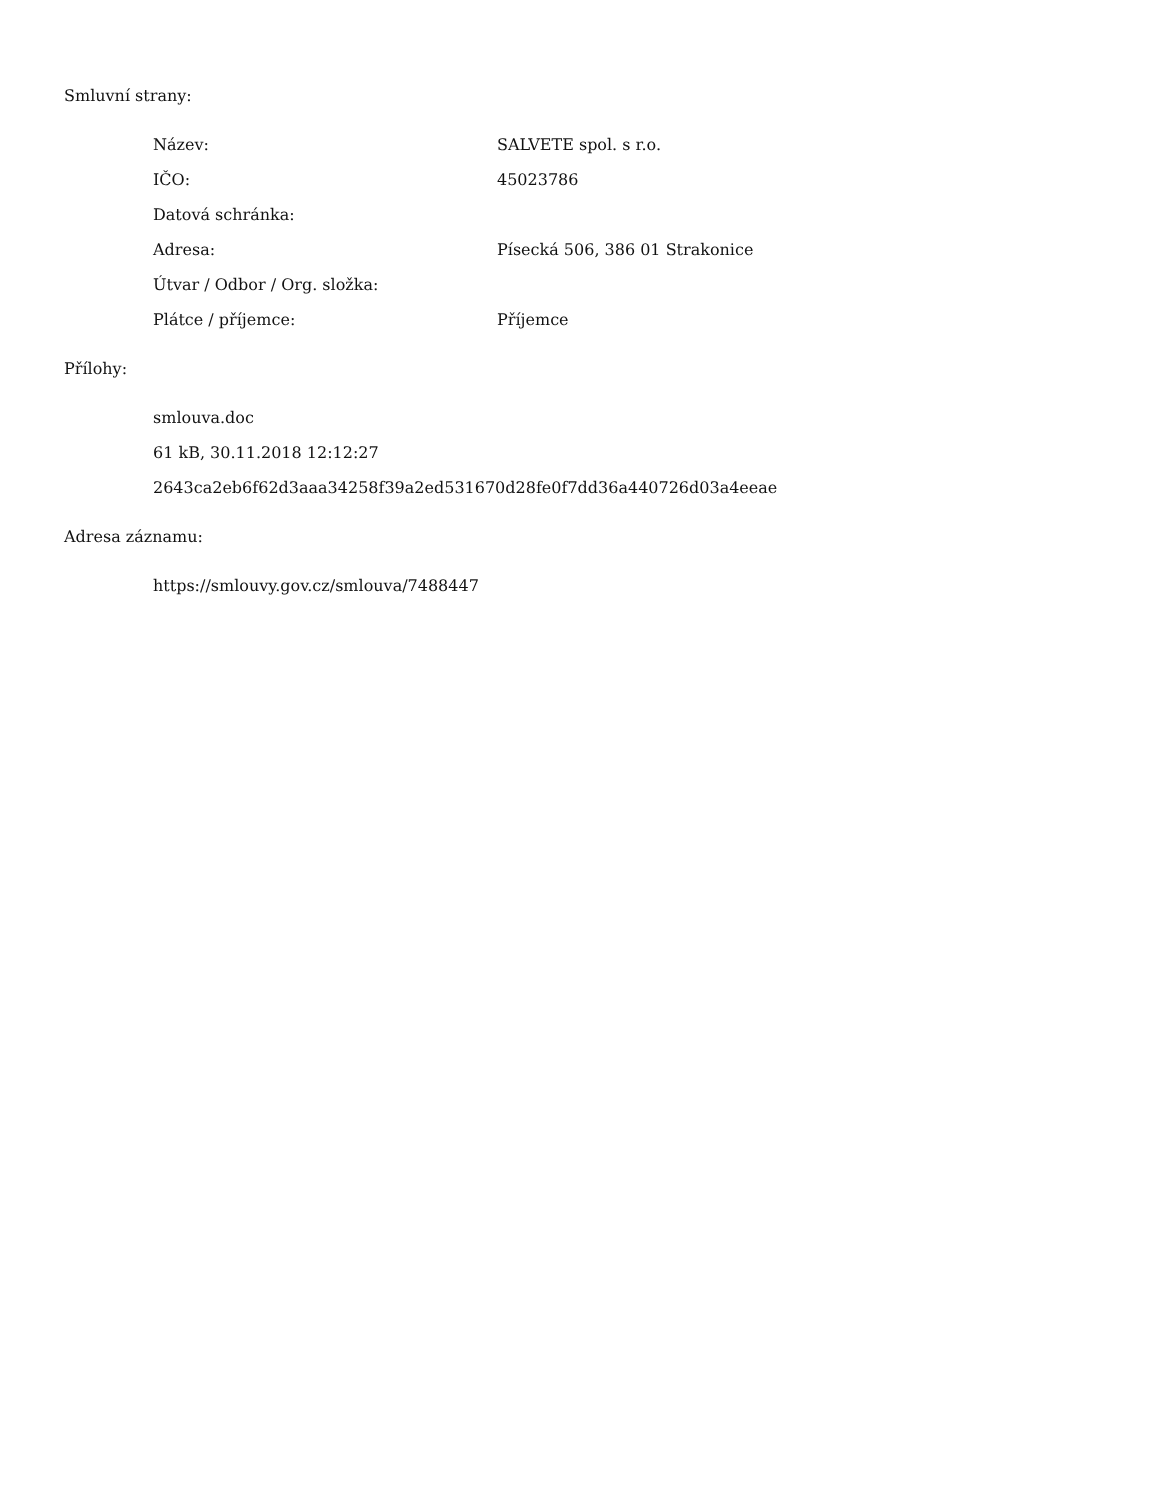Smluvní strany:
| Název: | SALVETE spol. s r.o. |
| IČO: | 45023786 |
| Datová schránka: | |
| Adresa: | Písecká 506, 386 01 Strakonice |
| Útvar / Odbor / Org. složka: | |
| Plátce / příjemce: | Příjemce |
Přílohy:
smlouva.doc
61 kB, 30.11.2018 12:12:27
2643ca2eb6f62d3aaa34258f39a2ed531670d28fe0f7dd36a440726d03a4eeae
Adresa záznamu:
https://smlouvy.gov.cz/smlouva/7488447